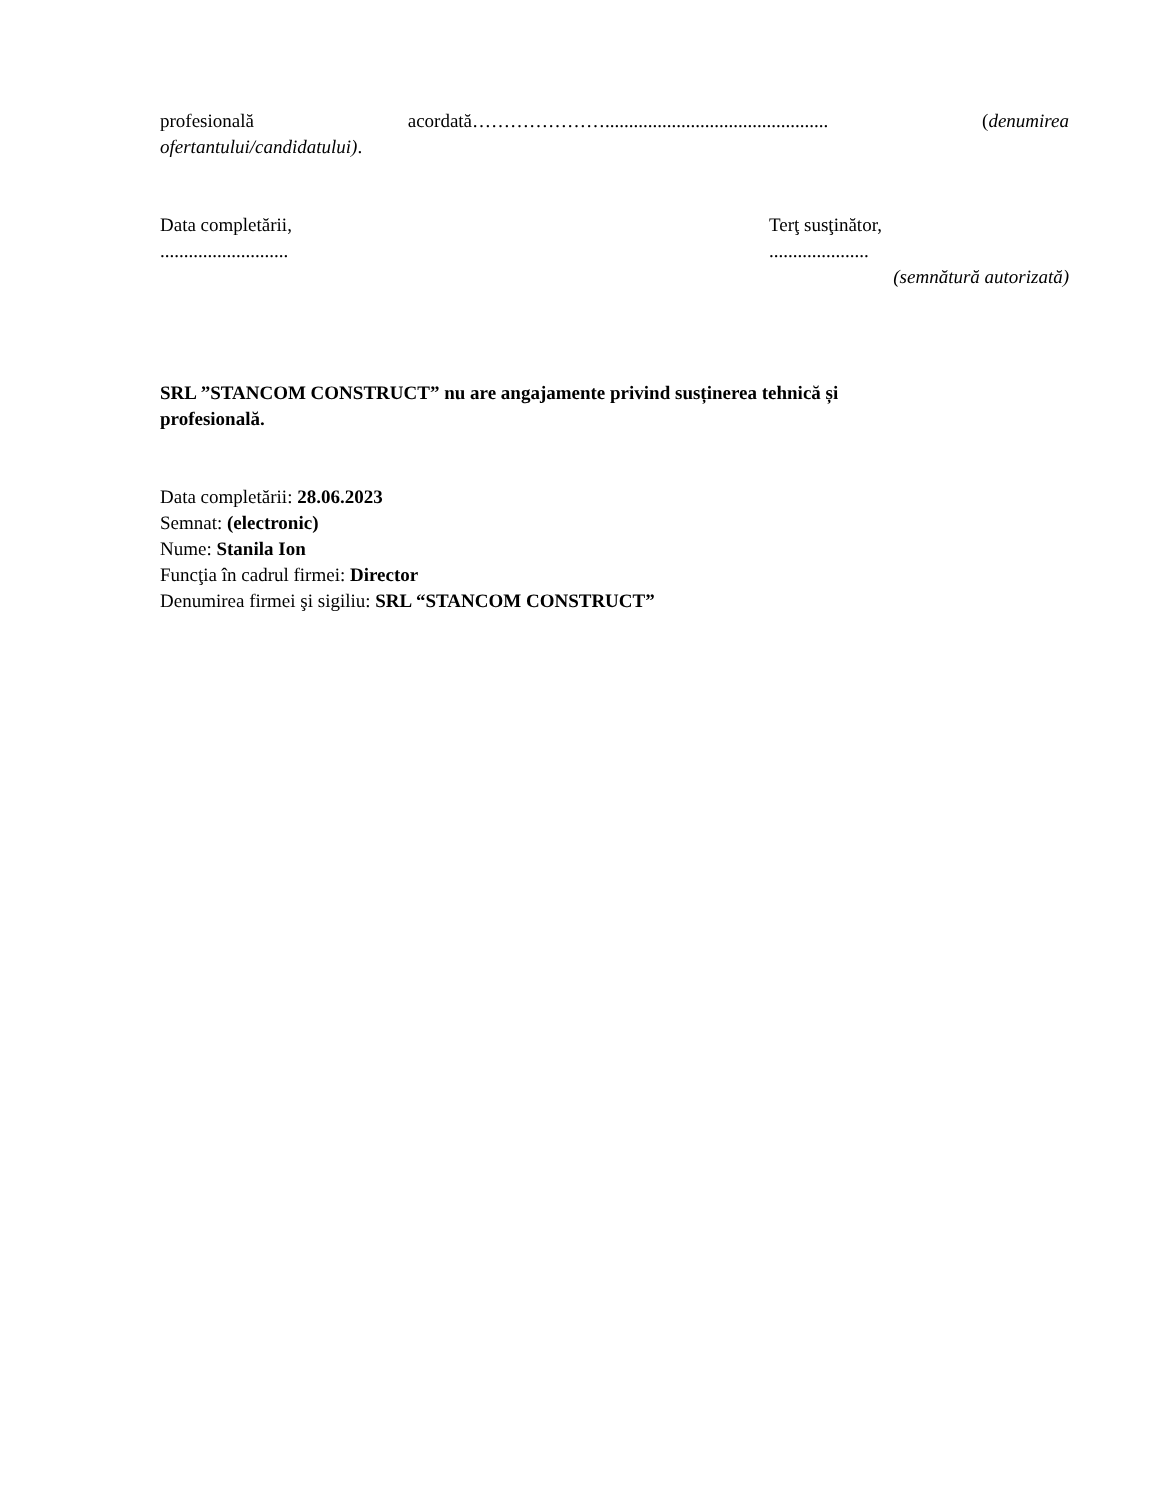profesională acordată…………………............................................... (denumirea
ofertantului/candidatului).
Data completării,
...........................
Terţ susţinător,
.....................
(semnătură autorizată)
SRL ”STANCOM CONSTRUCT” nu are angajamente privind susținerea tehnică și
profesională.
Data completării: 28.06.2023
Semnat: (electronic)
Nume: Stanila Ion
Funcţia în cadrul firmei: Director
Denumirea firmei şi sigiliu: SRL “STANCOM CONSTRUCT”